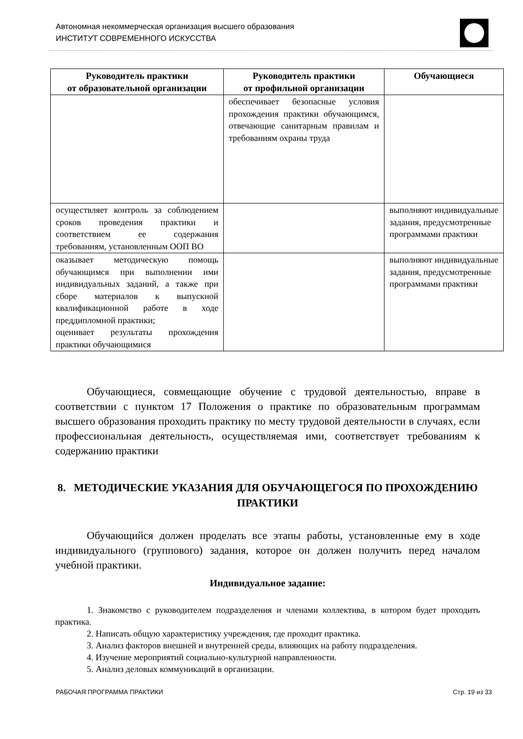Автономная некоммерческая организация высшего образования
ИНСТИТУТ СОВРЕМЕННОГО ИСКУССТВА
| Руководитель практики от образовательной организации | Руководитель практики от профильной организации | Обучающиеся |
| --- | --- | --- |
| | обеспечивает безопасные условия прохождения практики обучающимся, отвечающие санитарным правилам и требованиям охраны труда | |
| осуществляет контроль за соблюдением сроков проведения практики и соответствием ее содержания требованиям, установленным ООП ВО | | выполняют индивидуальные задания, предусмотренные программами практики |
| оказывает методическую помощь обучающимся при выполнении ими индивидуальных заданий, а также при сборе материалов к выпускной квалификационной работе в ходе преддипломной практики; оценивает результаты прохождения практики обучающимися | | выполняют индивидуальные задания, предусмотренные программами практики |
Обучающиеся, совмещающие обучение с трудовой деятельностью, вправе в соответствии с пунктом 17 Положения о практике по образовательным программам высшего образования проходить практику по месту трудовой деятельности в случаях, если профессиональная деятельность, осуществляемая ими, соответствует требованиям к содержанию практики
8. МЕТОДИЧЕСКИЕ УКАЗАНИЯ ДЛЯ ОБУЧАЮЩЕГОСЯ ПО ПРОХОЖДЕНИЮ ПРАКТИКИ
Обучающийся должен проделать все этапы работы, установленные ему в ходе индивидуального (группового) задания, которое он должен получить перед началом учебной практики.
Индивидуальное задание:
1. Знакомство с руководителем подразделения и членами коллектива, в котором будет проходить практика.
2. Написать общую характеристику учреждения, где проходит практика.
3. Анализ факторов внешней и внутренней среды, влияющих на работу подразделения.
4. Изучение мероприятий социально-культурной направленности.
5. Анализ деловых коммуникаций в организации.
РАБОЧАЯ ПРОГРАММА ПРАКТИКИ Стр. 19 из 33